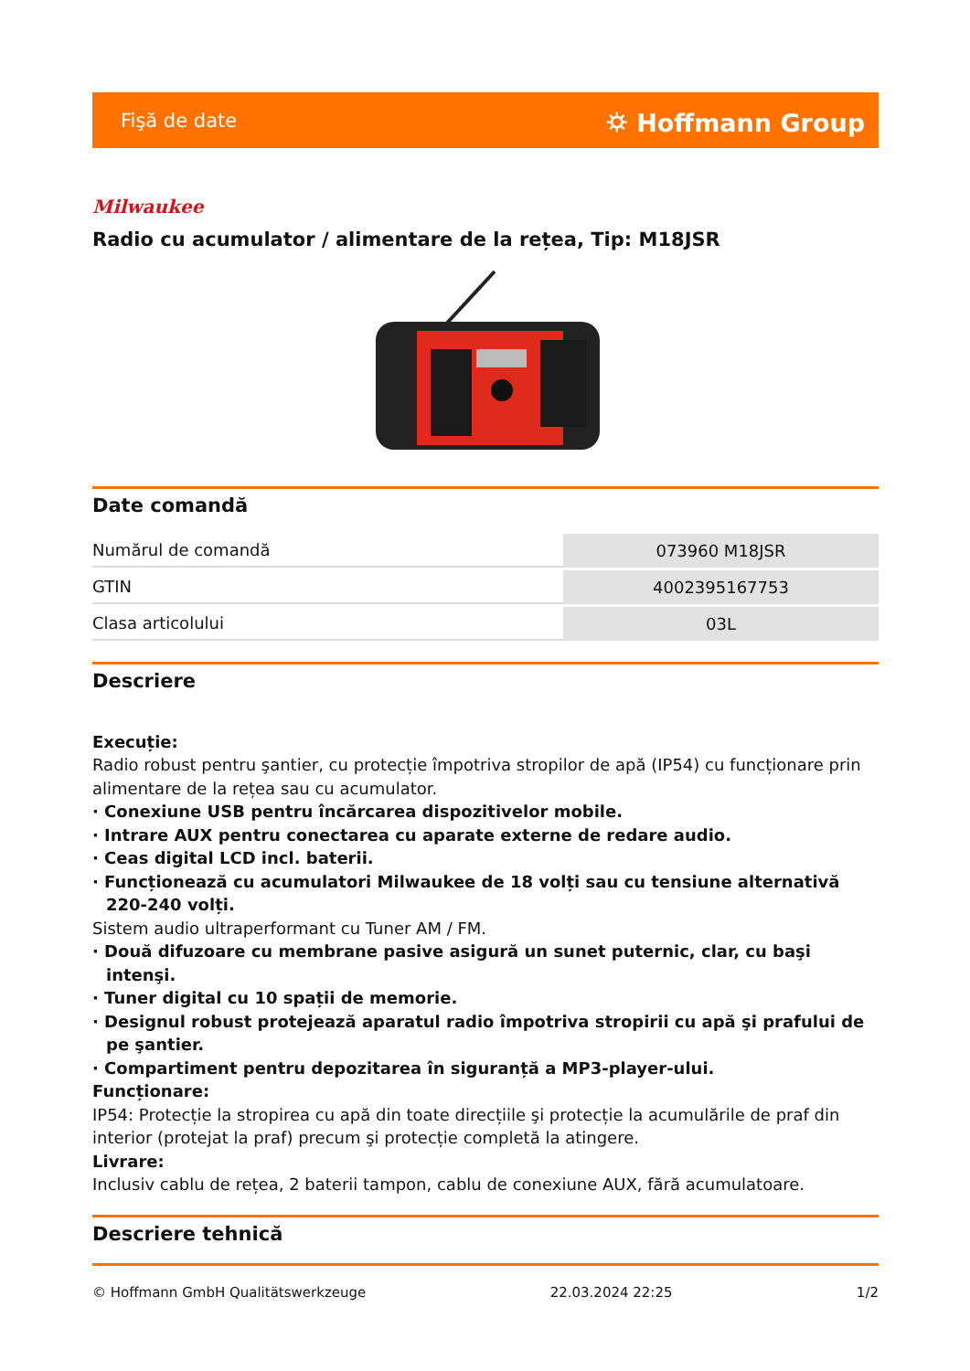Fişă de date ⛭ Hoffmann Group
Milwaukee
Radio cu acumulator / alimentare de la rețea, Tip: M18JSR
Date comandă
| Numărul de comandă | 073960 M18JSR |
| GTIN | 4002395167753 |
| Clasa articolului | 03L |
Descriere
Execuție:
Radio robust pentru şantier, cu protecție împotriva stropilor de apă (IP54) cu funcționare prin alimentare de la rețea sau cu acumulator.
· Conexiune USB pentru încărcarea dispozitivelor mobile.
· Intrare AUX pentru conectarea cu aparate externe de redare audio.
· Ceas digital LCD incl. baterii.
· Funcționează cu acumulatori Milwaukee de 18 volți sau cu tensiune alternativă 220-240 volți.
Sistem audio ultraperformant cu Tuner AM / FM.
· Două difuzoare cu membrane pasive asigură un sunet puternic, clar, cu başi intenşi.
· Tuner digital cu 10 spații de memorie.
· Designul robust protejează aparatul radio împotriva stropirii cu apă şi prafului de pe şantier.
· Compartiment pentru depozitarea în siguranță a MP3-player-ului.
Funcționare:
IP54: Protecție la stropirea cu apă din toate direcțiile şi protecție la acumulările de praf din interior (protejat la praf) precum şi protecție completă la atingere.
Livrare:
Inclusiv cablu de rețea, 2 baterii tampon, cablu de conexiune AUX, fără acumulatoare.
Descriere tehnică
© Hoffmann GmbH Qualitätswerkzeuge 22.03.2024 22:25 1/2